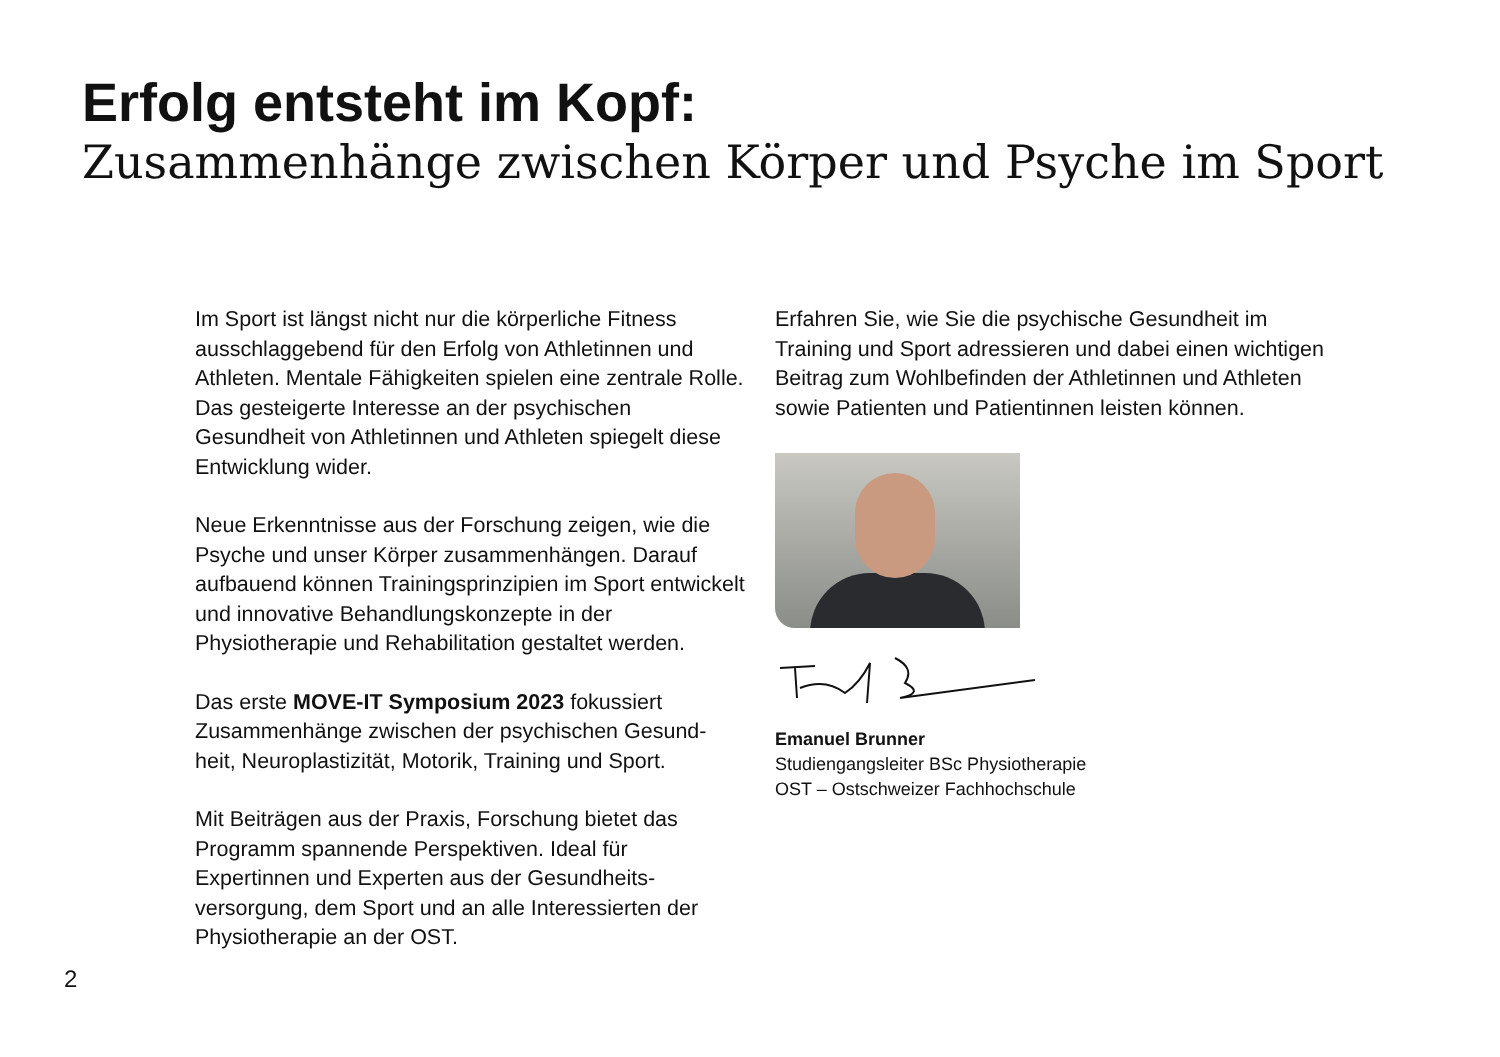Erfolg entsteht im Kopf:
Zusammenhänge zwischen Körper und Psyche im Sport
Im Sport ist längst nicht nur die körperliche Fitness ausschlaggebend für den Erfolg von Athletinnen und Athleten. Mentale Fähigkeiten spielen eine zentrale Rolle. Das gesteigerte Interesse an der psychischen Gesundheit von Athletinnen und Athleten spiegelt diese Entwicklung wider.
Neue Erkenntnisse aus der Forschung zeigen, wie die Psyche und unser Körper zusammenhängen. Darauf aufbauend können Trainingsprinzipien im Sport entwickelt und innovative Behandlungskonzepte in der Physiotherapie und Rehabilitation gestaltet werden.
Das erste MOVE-IT Symposium 2023 fokussiert Zusammenhänge zwischen der psychischen Gesund-heit, Neuroplastizität, Motorik, Training und Sport.
Mit Beiträgen aus der Praxis, Forschung bietet das Programm spannende Perspektiven. Ideal für Expertinnen und Experten aus der Gesundheits-versorgung, dem Sport und an alle Interessierten der Physiotherapie an der OST.
Erfahren Sie, wie Sie die psychische Gesundheit im Training und Sport adressieren und dabei einen wichtigen Beitrag zum Wohlbefinden der Athletinnen und Athleten sowie Patienten und Patientinnen leisten können.
Emanuel Brunner
Studiengangsleiter BSc Physiotherapie
OST – Ostschweizer Fachhochschule
2